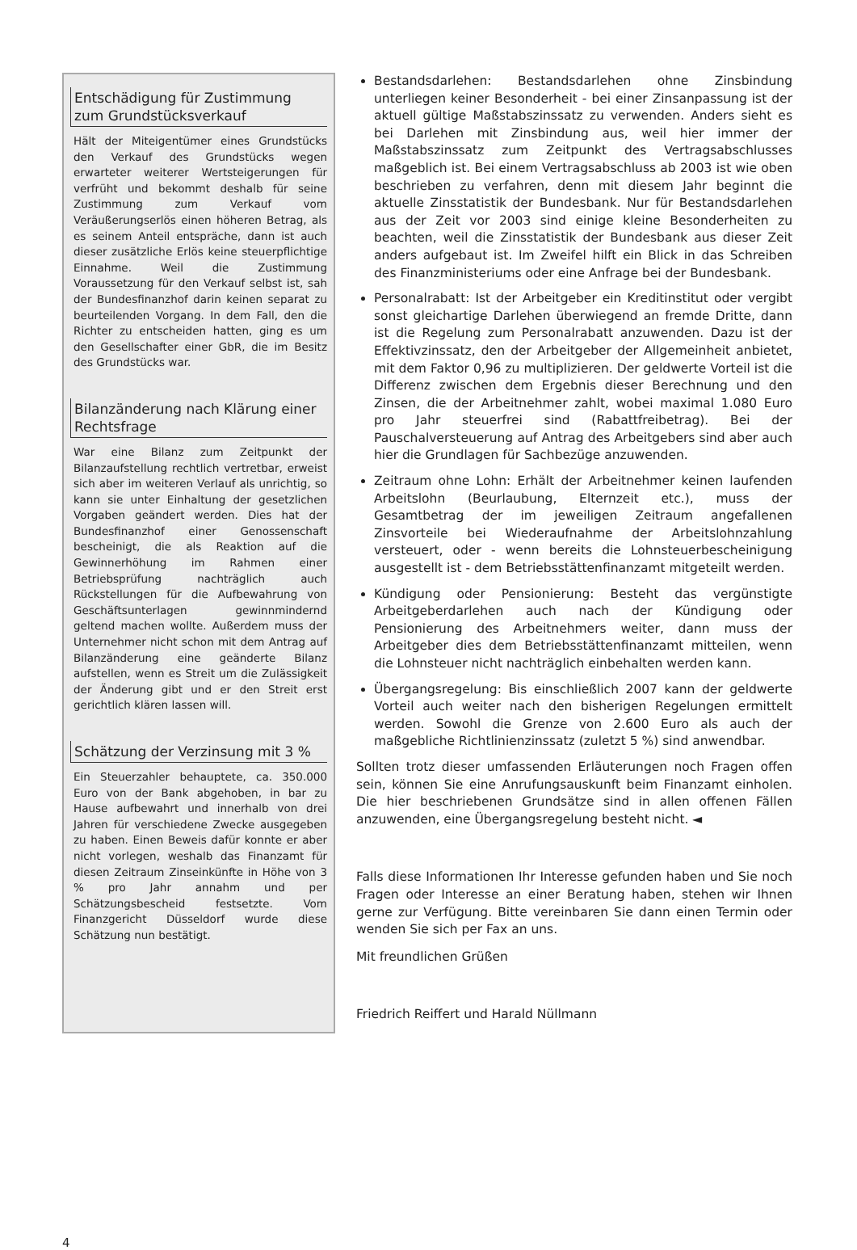Entschädigung für Zustimmung zum Grundstücksverkauf
Hält der Miteigentümer eines Grundstücks den Verkauf des Grundstücks wegen erwarteter weiterer Wertsteigerungen für verfrüht und bekommt deshalb für seine Zustimmung zum Verkauf vom Veräußerungserlös einen höheren Betrag, als es seinem Anteil entspräche, dann ist auch dieser zusätzliche Erlös keine steuerpflichtige Einnahme. Weil die Zustimmung Voraussetzung für den Verkauf selbst ist, sah der Bundesfinanzhof darin keinen separat zu beurteilenden Vorgang. In dem Fall, den die Richter zu entscheiden hatten, ging es um den Gesellschafter einer GbR, die im Besitz des Grundstücks war.
Bilanzänderung nach Klärung einer Rechtsfrage
War eine Bilanz zum Zeitpunkt der Bilanzaufstellung rechtlich vertretbar, erweist sich aber im weiteren Verlauf als unrichtig, so kann sie unter Einhaltung der gesetzlichen Vorgaben geändert werden. Dies hat der Bundesfinanzhof einer Genossenschaft bescheinigt, die als Reaktion auf die Gewinnerhöhung im Rahmen einer Betriebsprüfung nachträglich auch Rückstellungen für die Aufbewahrung von Geschäftsunterlagen gewinnmindernd geltend machen wollte. Außerdem muss der Unternehmer nicht schon mit dem Antrag auf Bilanzänderung eine geänderte Bilanz aufstellen, wenn es Streit um die Zulässigkeit der Änderung gibt und er den Streit erst gerichtlich klären lassen will.
Schätzung der Verzinsung mit 3 %
Ein Steuerzahler behauptete, ca. 350.000 Euro von der Bank abgehoben, in bar zu Hause aufbewahrt und innerhalb von drei Jahren für verschiedene Zwecke ausgegeben zu haben. Einen Beweis dafür konnte er aber nicht vorlegen, weshalb das Finanzamt für diesen Zeitraum Zinseinkünfte in Höhe von 3 % pro Jahr annahm und per Schätzungsbescheid festsetzte. Vom Finanzgericht Düsseldorf wurde diese Schätzung nun bestätigt.
Bestandsdarlehen: Bestandsdarlehen ohne Zinsbindung unterliegen keiner Besonderheit - bei einer Zinsanpassung ist der aktuell gültige Maßstabszinssatz zu verwenden. Anders sieht es bei Darlehen mit Zinsbindung aus, weil hier immer der Maßstabszinssatz zum Zeitpunkt des Vertragsabschlusses maßgeblich ist. Bei einem Vertragsabschluss ab 2003 ist wie oben beschrieben zu verfahren, denn mit diesem Jahr beginnt die aktuelle Zinsstatistik der Bundesbank. Nur für Bestandsdarlehen aus der Zeit vor 2003 sind einige kleine Besonderheiten zu beachten, weil die Zinsstatistik der Bundesbank aus dieser Zeit anders aufgebaut ist. Im Zweifel hilft ein Blick in das Schreiben des Finanzministeriums oder eine Anfrage bei der Bundesbank.
Personalrabatt: Ist der Arbeitgeber ein Kreditinstitut oder vergibt sonst gleichartige Darlehen überwiegend an fremde Dritte, dann ist die Regelung zum Personalrabatt anzuwenden. Dazu ist der Effektivzinssatz, den der Arbeitgeber der Allgemeinheit anbietet, mit dem Faktor 0,96 zu multiplizieren. Der geldwerte Vorteil ist die Differenz zwischen dem Ergebnis dieser Berechnung und den Zinsen, die der Arbeitnehmer zahlt, wobei maximal 1.080 Euro pro Jahr steuerfrei sind (Rabattfreibetrag). Bei der Pauschalversteuerung auf Antrag des Arbeitgebers sind aber auch hier die Grundlagen für Sachbezüge anzuwenden.
Zeitraum ohne Lohn: Erhält der Arbeitnehmer keinen laufenden Arbeitslohn (Beurlaubung, Elternzeit etc.), muss der Gesamtbetrag der im jeweiligen Zeitraum angefallenen Zinsvorteile bei Wiederaufnahme der Arbeitslohnzahlung versteuert, oder - wenn bereits die Lohnsteuerbescheinigung ausgestellt ist - dem Betriebsstättenfinanzamt mitgeteilt werden.
Kündigung oder Pensionierung: Besteht das vergünstigte Arbeitgeberdarlehen auch nach der Kündigung oder Pensionierung des Arbeitnehmers weiter, dann muss der Arbeitgeber dies dem Betriebsstättenfinanzamt mitteilen, wenn die Lohnsteuer nicht nachträglich einbehalten werden kann.
Übergangsregelung: Bis einschließlich 2007 kann der geldwerte Vorteil auch weiter nach den bisherigen Regelungen ermittelt werden. Sowohl die Grenze von 2.600 Euro als auch der maßgebliche Richtlinienzinssatz (zuletzt 5 %) sind anwendbar.
Sollten trotz dieser umfassenden Erläuterungen noch Fragen offen sein, können Sie eine Anrufungsauskunft beim Finanzamt einholen. Die hier beschriebenen Grundsätze sind in allen offenen Fällen anzuwenden, eine Übergangsregelung besteht nicht. ◄
Falls diese Informationen Ihr Interesse gefunden haben und Sie noch Fragen oder Interesse an einer Beratung haben, stehen wir Ihnen gerne zur Verfügung. Bitte vereinbaren Sie dann einen Termin oder wenden Sie sich per Fax an uns.
Mit freundlichen Grüßen
Friedrich Reiffert und Harald Nüllmann
4